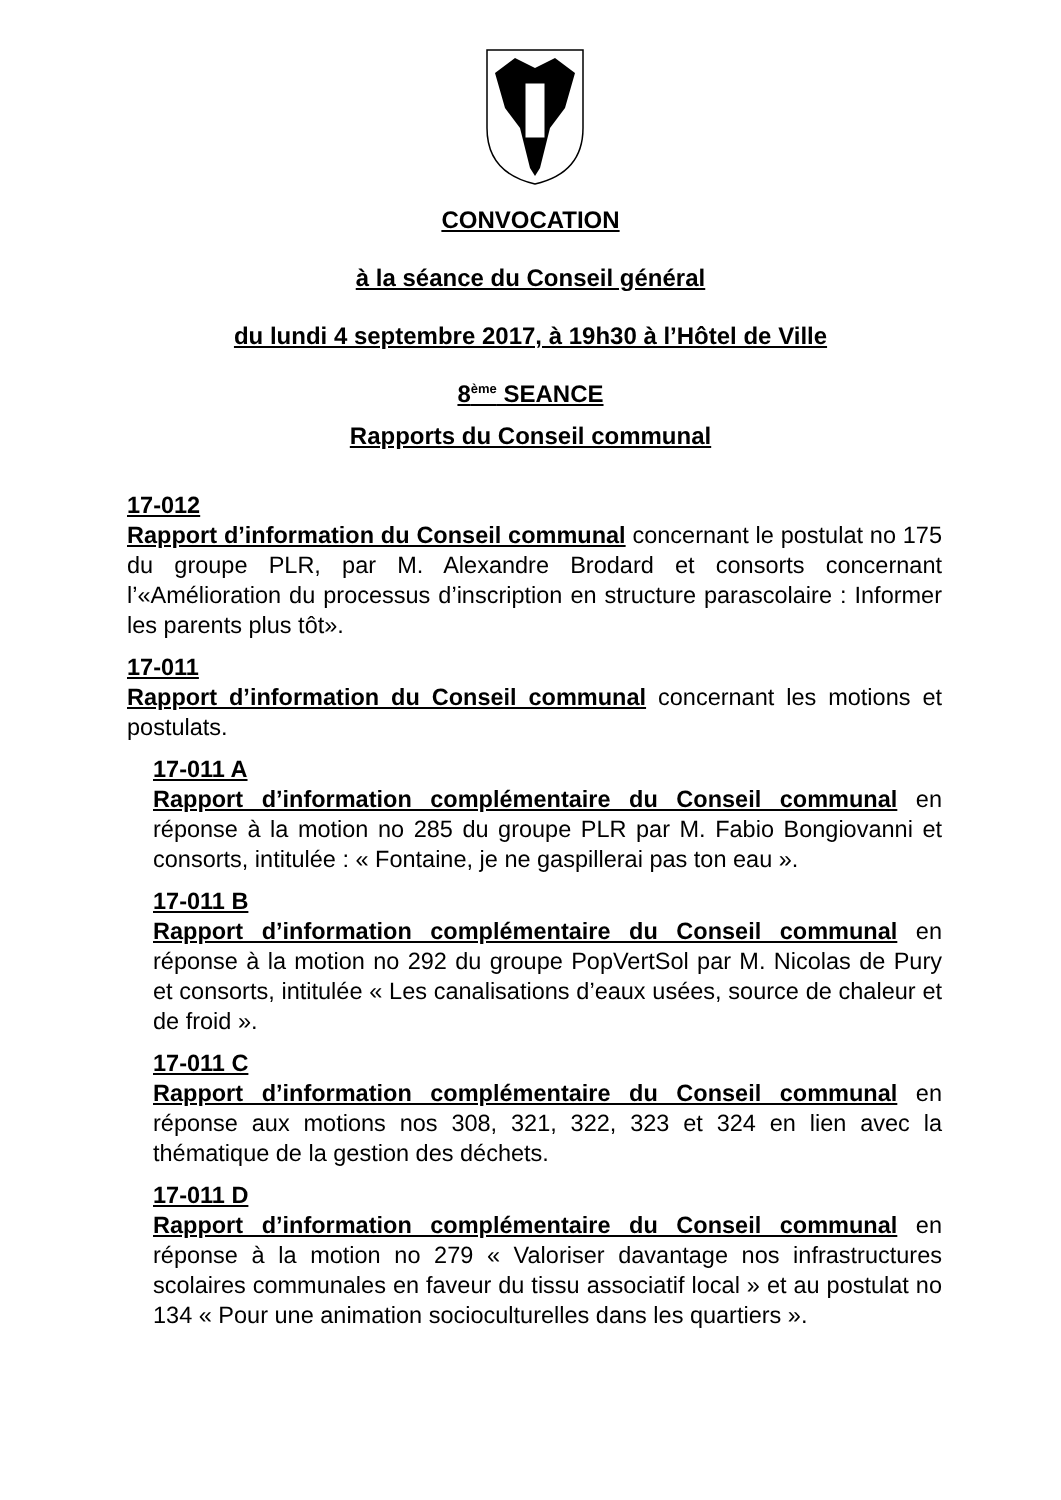CONVOCATION
à la séance du Conseil général
du lundi 4 septembre 2017, à 19h30 à l’Hôtel de Ville
8<sup>ème</sup> SEANCE
Rapports du Conseil communal
17-012
Rapport d’information du Conseil communal concernant le postulat no 175 du groupe PLR, par M. Alexandre Brodard et consorts concernant l’«Amélioration du processus d’inscription en structure parascolaire : Informer les parents plus tôt».
17-011
Rapport d’information du Conseil communal concernant les motions et postulats.
17-011 A
Rapport d’information complémentaire du Conseil communal en réponse à la motion no 285 du groupe PLR par M. Fabio Bongiovanni et consorts, intitulée : « Fontaine, je ne gaspillerai pas ton eau ».
17-011 B
Rapport d’information complémentaire du Conseil communal en réponse à la motion no 292 du groupe PopVertSol par M. Nicolas de Pury et consorts, intitulée « Les canalisations d’eaux usées, source de chaleur et de froid ».
17-011 C
Rapport d’information complémentaire du Conseil communal en réponse aux motions nos 308, 321, 322, 323 et 324 en lien avec la thématique de la gestion des déchets.
17-011 D
Rapport d’information complémentaire du Conseil communal en réponse à la motion no 279 « Valoriser davantage nos infrastructures scolaires communales en faveur du tissu associatif local » et au postulat no 134 « Pour une animation socioculturelles dans les quartiers ».